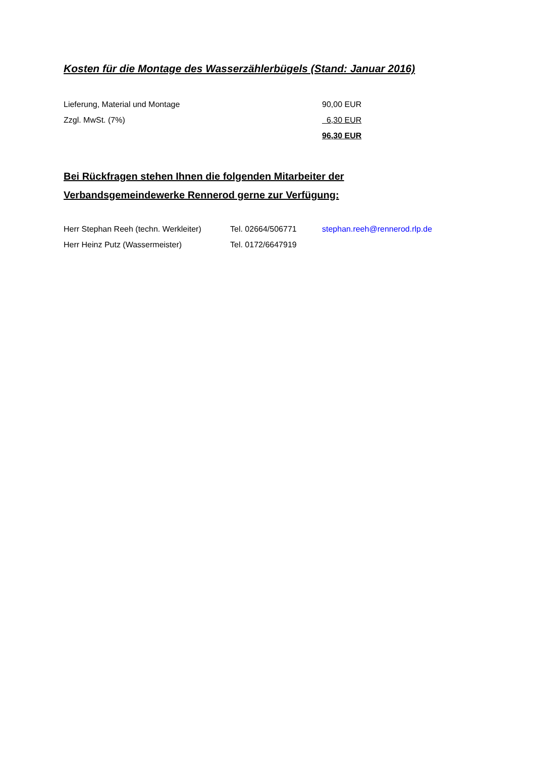Kosten für die Montage des Wasserzählerbügels (Stand: Januar 2016)
| Lieferung, Material und Montage | 90,00 EUR |
| Zzgl. MwSt. (7%) | 6,30 EUR |
| | 96,30 EUR |
Bei Rückfragen stehen Ihnen die folgenden Mitarbeiter der
Verbandsgemeindewerke Rennerod gerne zur Verfügung:
| Herr Stephan Reeh (techn. Werkleiter) | Tel. 02664/506771 | stephan.reeh@rennerod.rlp.de |
| Herr Heinz Putz (Wassermeister) | Tel. 0172/6647919 | |